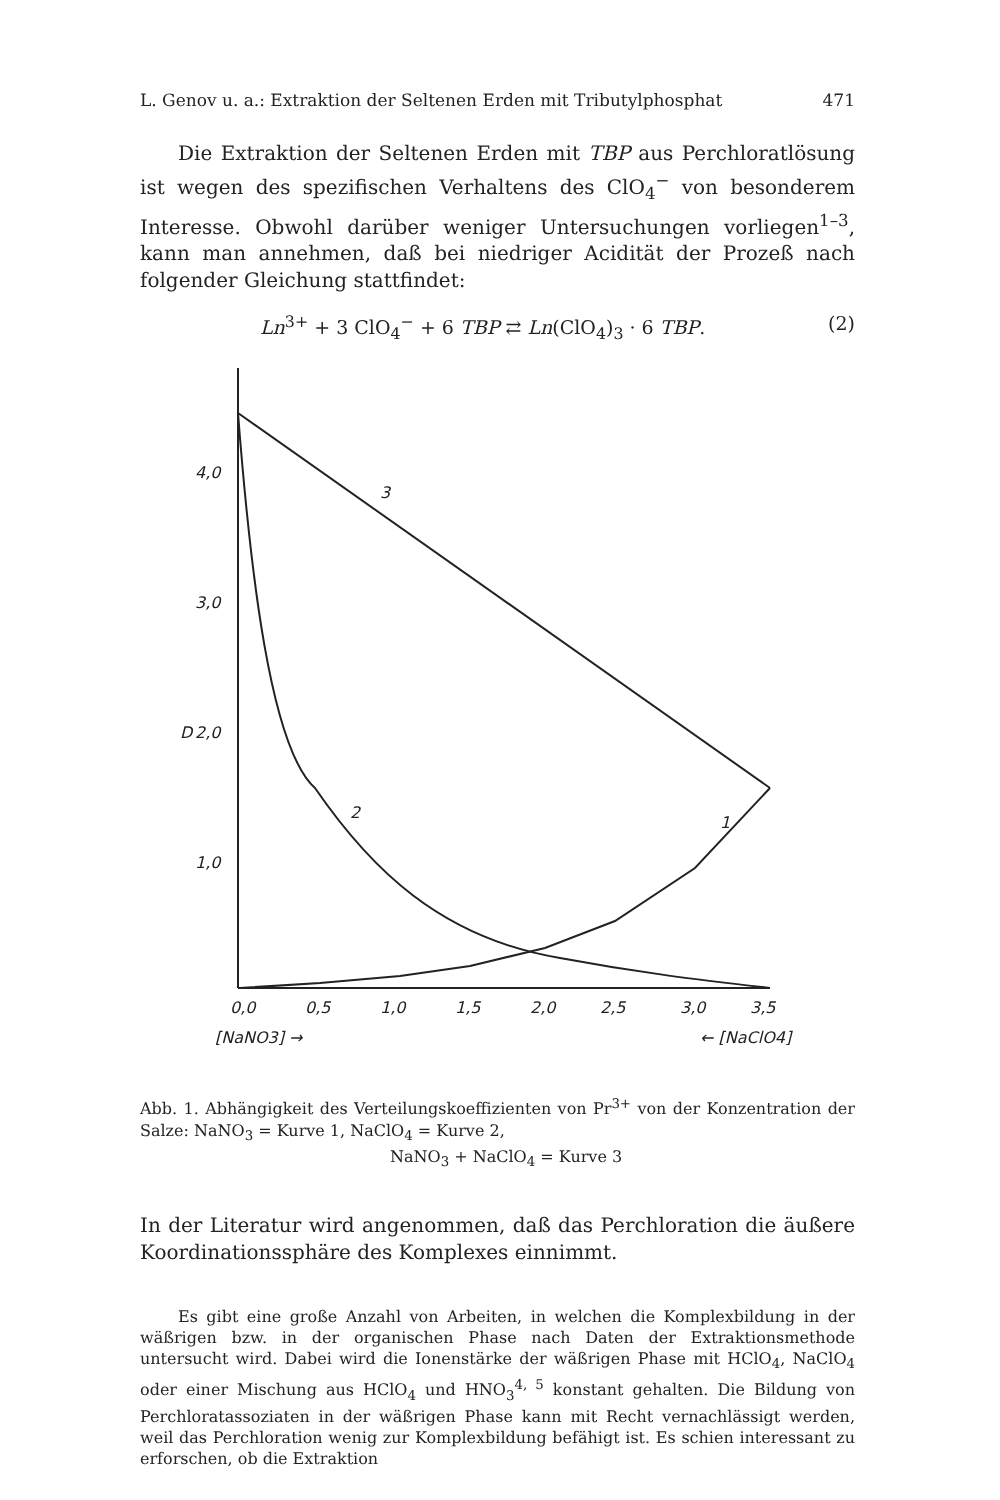L. Genov u. a.: Extraktion der Seltenen Erden mit Tributylphosphat 471
Die Extraktion der Seltenen Erden mit TBP aus Perchloratlösung ist wegen des spezifischen Verhaltens des ClO<sub>4</sub><sup>−</sup> von besonderem Interesse. Obwohl darüber weniger Untersuchungen vorliegen<sup>1–3</sup>, kann man annehmen, daß bei niedriger Acidität der Prozeß nach folgender Gleichung stattfindet:
Ln<sup>3+</sup> + 3 ClO<sub>4</sub><sup>−</sup> + 6 TBP ⇄ Ln(ClO<sub>4</sub>)<sub>3</sub> · 6 TBP. (2)
4,0
3,0
2,0
1,0
3
2
1
D
0,0
0,5
1,0
1,5
2,0
2,5
3,0
3,5
[NaNO3] →
← [NaClO4]
Abb. 1. Abhängigkeit des Verteilungskoeffizienten von Pr<sup>3+</sup> von der Konzentration der Salze: NaNO<sub>3</sub> = Kurve 1, NaClO<sub>4</sub> = Kurve 2,
NaNO<sub>3</sub> + NaClO<sub>4</sub> = Kurve 3
In der Literatur wird angenommen, daß das Perchloration die äußere Koordinationssphäre des Komplexes einnimmt.
Es gibt eine große Anzahl von Arbeiten, in welchen die Komplexbildung in der wäßrigen bzw. in der organischen Phase nach Daten der Extraktionsmethode untersucht wird. Dabei wird die Ionenstärke der wäßrigen Phase mit HClO<sub>4</sub>, NaClO<sub>4</sub> oder einer Mischung aus HClO<sub>4</sub> und HNO<sub>3</sub><sup>4, 5</sup> konstant gehalten. Die Bildung von Perchloratassoziaten in der wäßrigen Phase kann mit Recht vernachlässigt werden, weil das Perchloration wenig zur Komplexbildung befähigt ist. Es schien interessant zu erforschen, ob die Extraktion